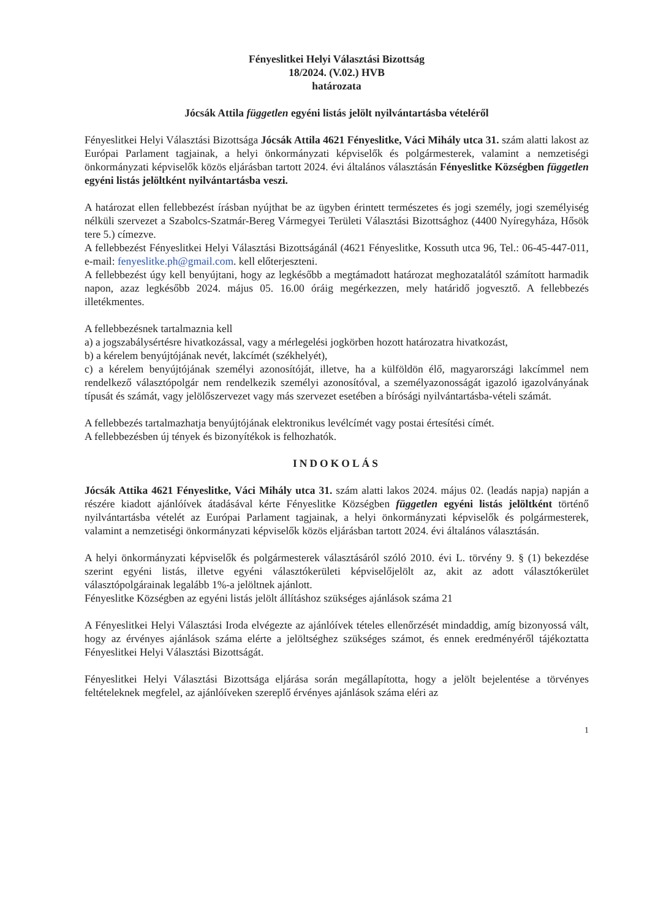Fényeslitkei Helyi Választási Bizottság
18/2024. (V.02.) HVB
határozata
Jócsák Attila független egyéni listás jelölt nyilvántartásba vételéről
Fényeslitkei Helyi Választási Bizottsága Jócsák Attila 4621 Fényeslitke, Váci Mihály utca 31. szám alatti lakost az Európai Parlament tagjainak, a helyi önkormányzati képviselők és polgármesterek, valamint a nemzetiségi önkormányzati képviselők közös eljárásban tartott 2024. évi általános választásán Fényeslitke Községben független egyéni listás jelöltként nyilvántartásba veszi.
A határozat ellen fellebbezést írásban nyújthat be az ügyben érintett természetes és jogi személy, jogi személyiség nélküli szervezet a Szabolcs-Szatmár-Bereg Vármegyei Területi Választási Bizottsághoz (4400 Nyíregyháza, Hősök tere 5.) címezve.
A fellebbezést Fényeslitkei Helyi Választási Bizottságánál (4621 Fényeslitke, Kossuth utca 96, Tel.: 06-45-447-011, e-mail: fenyeslitke.ph@gmail.com. kell előterjeszteni.
A fellebbezést úgy kell benyújtani, hogy az legkésőbb a megtámadott határozat meghozatalától számított harmadik napon, azaz legkésőbb 2024. május 05. 16.00 óráig megérkezzen, mely határidő jogvesztő. A fellebbezés illetékmentes.
A fellebbezésnek tartalmaznia kell
a) a jogszabálysértésre hivatkozással, vagy a mérlegelési jogkörben hozott határozatra hivatkozást,
b) a kérelem benyújtójának nevét, lakcímét (székhelyét),
c) a kérelem benyújtójának személyi azonosítóját, illetve, ha a külföldön élő, magyarországi lakcímmel nem rendelkező választópolgár nem rendelkezik személyi azonosítóval, a személyazonosságát igazoló igazolványának típusát és számát, vagy jelölőszervezet vagy más szervezet esetében a bírósági nyilvántartásba-vételi számát.
A fellebbezés tartalmazhatja benyújtójának elektronikus levélcímét vagy postai értesítési címét.
A fellebbezésben új tények és bizonyítékok is felhozhatók.
INDOKOLÁS
Jócsák Attika 4621 Fényeslitke, Váci Mihály utca 31. szám alatti lakos 2024. május 02. (leadás napja) napján a részére kiadott ajánlóívek átadásával kérte Fényeslitke Községben független egyéni listás jelöltként történő nyilvántartásba vételét az Európai Parlament tagjainak, a helyi önkormányzati képviselők és polgármesterek, valamint a nemzetiségi önkormányzati képviselők közös eljárásban tartott 2024. évi általános választásán.
A helyi önkormányzati képviselők és polgármesterek választásáról szóló 2010. évi L. törvény 9. § (1) bekezdése szerint egyéni listás, illetve egyéni választókerületi képviselőjelölt az, akit az adott választókerület választópolgárainak legalább 1%-a jelöltnek ajánlott.
Fényeslitke Községben az egyéni listás jelölt állításhoz szükséges ajánlások száma 21
A Fényeslitkei Helyi Választási Iroda elvégezte az ajánlóívek tételes ellenőrzését mindaddig, amíg bizonyossá vált, hogy az érvényes ajánlások száma elérte a jelöltséghez szükséges számot, és ennek eredményéről tájékoztatta Fényeslitkei Helyi Választási Bizottságát.
Fényeslitkei Helyi Választási Bizottsága eljárása során megállapította, hogy a jelölt bejelentése a törvényes feltételeknek megfelel, az ajánlóíveken szereplő érvényes ajánlások száma eléri az
1